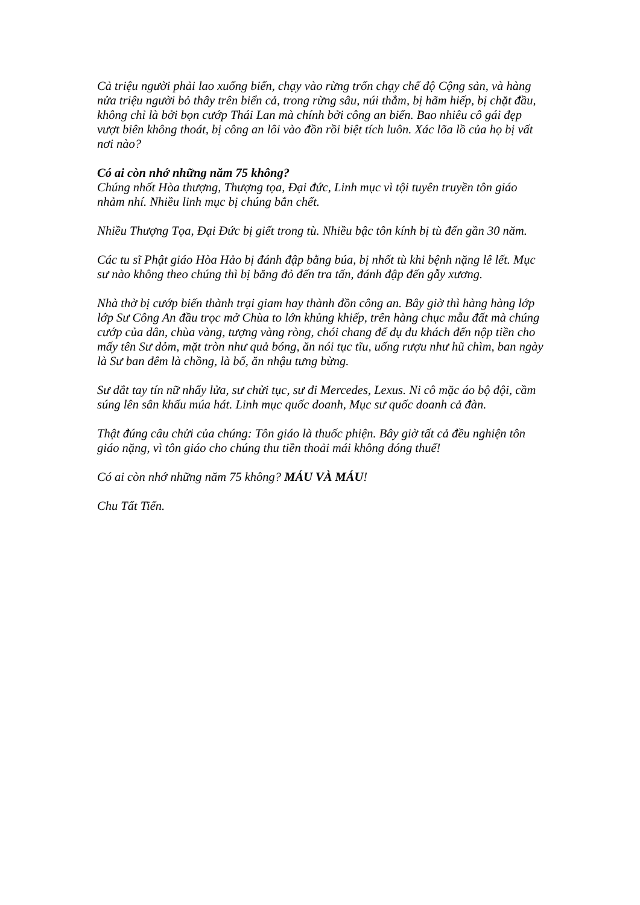Cả triệu người phải lao xuống biển, chạy vào rừng trốn chạy chế độ Cộng sản, và hàng nửa triệu người bỏ thây trên biển cả, trong rừng sâu, núi thẳm, bị hãm hiếp, bị chặt đầu, không chỉ là bởi bọn cướp Thái Lan mà chính bởi công an biển. Bao nhiêu cô gái đẹp vượt biên không thoát, bị công an lôi vào đồn rồi biệt tích luôn. Xác lõa lồ của họ bị vất nơi nào?
Có ai còn nhớ những năm 75 không?
Chúng nhốt Hòa thượng, Thượng tọa, Đại đức, Linh mục vì tội tuyên truyền tôn giáo nhảm nhí. Nhiều linh mục bị chúng bắn chết.
Nhiều Thượng Tọa, Đại Đức bị giết trong tù. Nhiều bậc tôn kính bị tù đến gần 30 năm.
Các tu sĩ Phật giáo Hòa Hảo bị đánh đập bằng búa, bị nhốt tù khi bệnh nặng lê lết. Mục sư nào không theo chúng thì bị băng đỏ đến tra tấn, đánh đập đến gẫy xương.
Nhà thờ bị cướp biến thành trại giam hay thành đồn công an. Bây giờ thì hàng hàng lớp lớp Sư Công An đầu trọc mở Chùa to lớn khủng khiếp, trên hàng chục mẫu đất mà chúng cướp của dân, chùa vàng, tượng vàng ròng, chói chang để dụ du khách đến nộp tiền cho mấy tên Sư dỏm, mặt tròn như quả bóng, ăn nói tục tĩu, uống rượu như hũ chìm, ban ngày là Sư ban đêm là chồng, là bố, ăn nhậu tưng bừng.
Sư dắt tay tín nữ nhẩy lửa, sư chửi tục, sư đi Mercedes, Lexus. Ni cô mặc áo bộ đội, cầm súng lên sân khấu múa hát. Linh mục quốc doanh, Mục sư quốc doanh cả đàn.
Thật đúng câu chửi của chúng: Tôn giáo là thuốc phiện. Bây giờ tất cả đều nghiện tôn giáo nặng, vì tôn giáo cho chúng thu tiền thoải mái không đóng thuế!
Có ai còn nhớ những năm 75 không? MÁU VÀ MÁU!
Chu Tất Tiến.